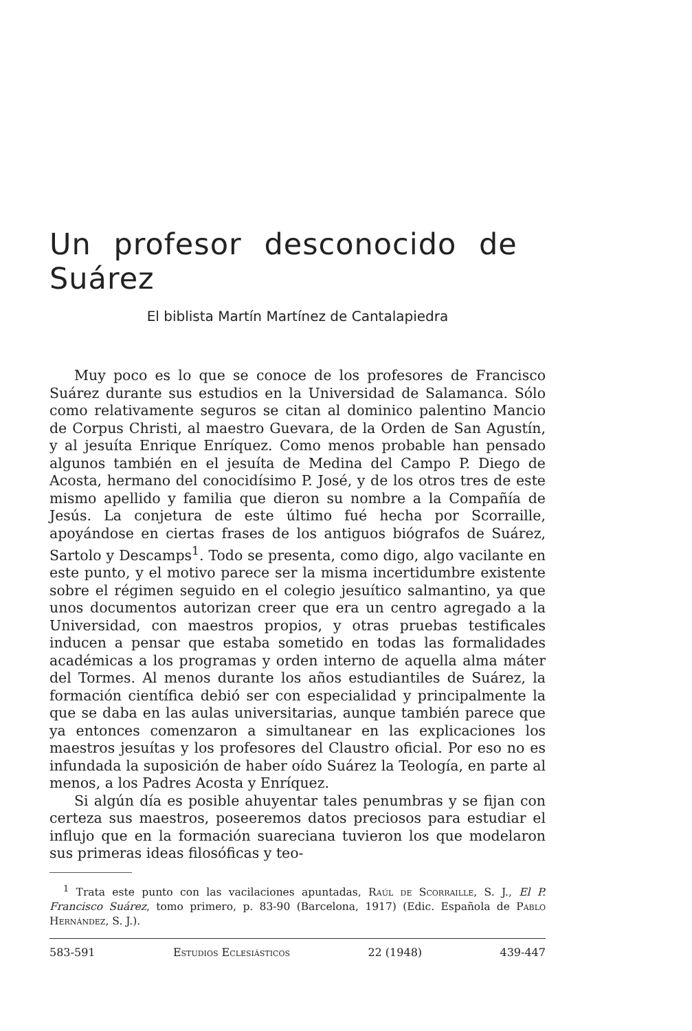Un profesor desconocido de Suárez
El biblista Martín Martínez de Cantalapiedra
Muy poco es lo que se conoce de los profesores de Francisco Suárez durante sus estudios en la Universidad de Salamanca. Sólo como relativamente seguros se citan al dominico palentino Mancio de Corpus Christi, al maestro Guevara, de la Orden de San Agustín, y al jesuíta Enrique Enríquez. Como menos probable han pensado algunos también en el jesuíta de Medina del Campo P. Diego de Acosta, hermano del conocidísimo P. José, y de los otros tres de este mismo apellido y familia que dieron su nombre a la Compañía de Jesús. La conjetura de este último fué hecha por Scorraille, apoyándose en ciertas frases de los antiguos biógrafos de Suárez, Sartolo y Descamps<sup>1</sup>. Todo se presenta, como digo, algo vacilante en este punto, y el motivo parece ser la misma incertidumbre existente sobre el régimen seguido en el colegio jesuítico salmantino, ya que unos documentos autorizan creer que era un centro agregado a la Universidad, con maestros propios, y otras pruebas testificales inducen a pensar que estaba sometido en todas las formalidades académicas a los programas y orden interno de aquella alma máter del Tormes. Al menos durante los años estudiantiles de Suárez, la formación científica debió ser con especialidad y principalmente la que se daba en las aulas universitarias, aunque también parece que ya entonces comenzaron a simultanear en las explicaciones los maestros jesuítas y los profesores del Claustro oficial. Por eso no es infundada la suposición de haber oído Suárez la Teología, en parte al menos, a los Padres Acosta y Enríquez.
Si algún día es posible ahuyentar tales penumbras y se fijan con certeza sus maestros, poseeremos datos preciosos para estudiar el influjo que en la formación suareciana tuvieron los que modelaron sus primeras ideas filosóficas y teo-
<sup>1</sup> Trata este punto con las vacilaciones apuntadas, Raúl de Scorraille, S. J., El P. Francisco Suárez, tomo primero, p. 83-90 (Barcelona, 1917) (Edic. Española de Pablo Hernández, S. J.).
583-591 Estudios Eclesiásticos 22 (1948) 439-447